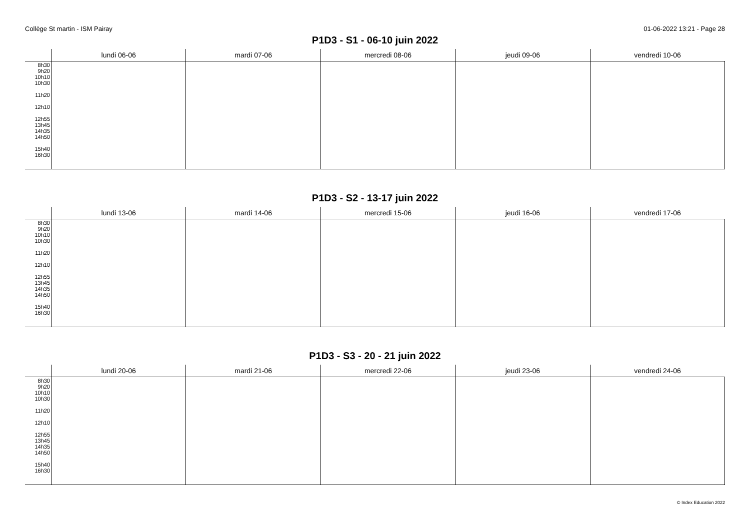Collège St martin - ISM Pairay 01-06-2022 13:21 - Page 28
P1D3 - S1 - 06-10 juin 2022
| | lundi 06-06 | mardi 07-06 | mercredi 08-06 | jeudi 09-06 | vendredi 10-06 |
| --- | --- | --- | --- | --- | --- |
| 8h30 9h20 10h10 10h30 11h20 12h10 12h55 13h45 14h35 14h50 15h40 16h30 | | | | | |
P1D3 - S2 - 13-17 juin 2022
| | lundi 13-06 | mardi 14-06 | mercredi 15-06 | jeudi 16-06 | vendredi 17-06 |
| --- | --- | --- | --- | --- | --- |
| 8h30 9h20 10h10 10h30 11h20 12h10 12h55 13h45 14h35 14h50 15h40 16h30 | | | | | |
P1D3 - S3 - 20 - 21 juin 2022
| | lundi 20-06 | mardi 21-06 | mercredi 22-06 | jeudi 23-06 | vendredi 24-06 |
| --- | --- | --- | --- | --- | --- |
| 8h30 9h20 10h10 10h30 11h20 12h10 12h55 13h45 14h35 14h50 15h40 16h30 | | | | | |
© Index Education 2022